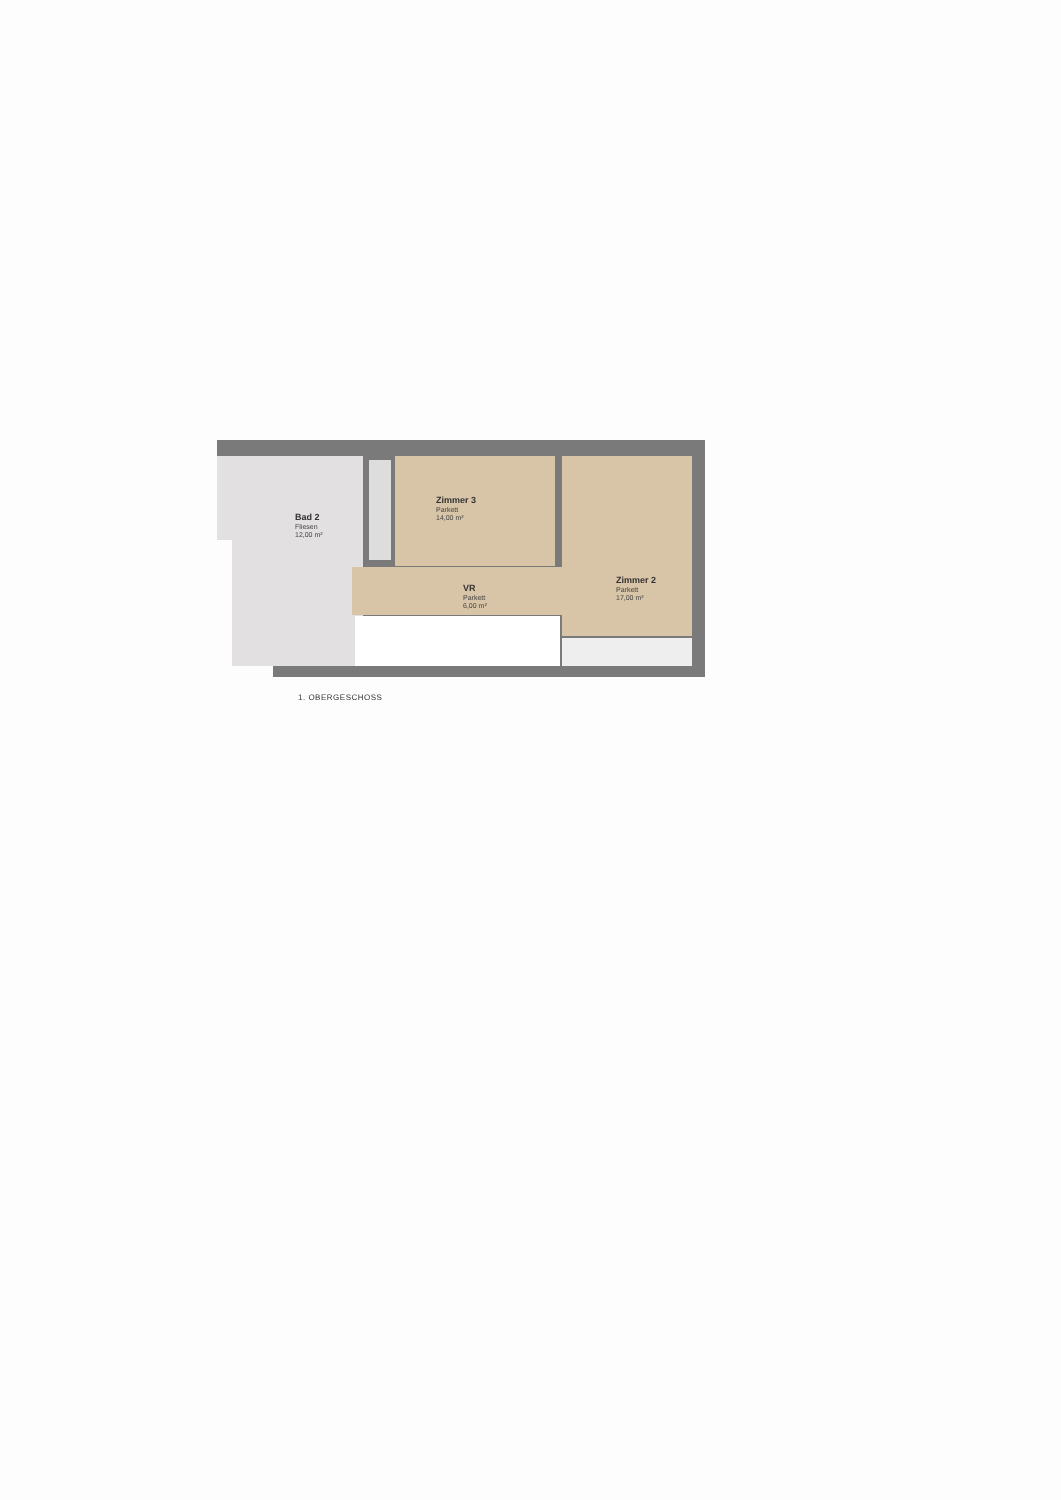Bad 2
Fliesen
12,00 m²
Zimmer 3
Parkett
14,00 m²
VR
Parkett
6,00 m²
Zimmer 2
Parkett
17,00 m²
1. OBERGESCHOSS